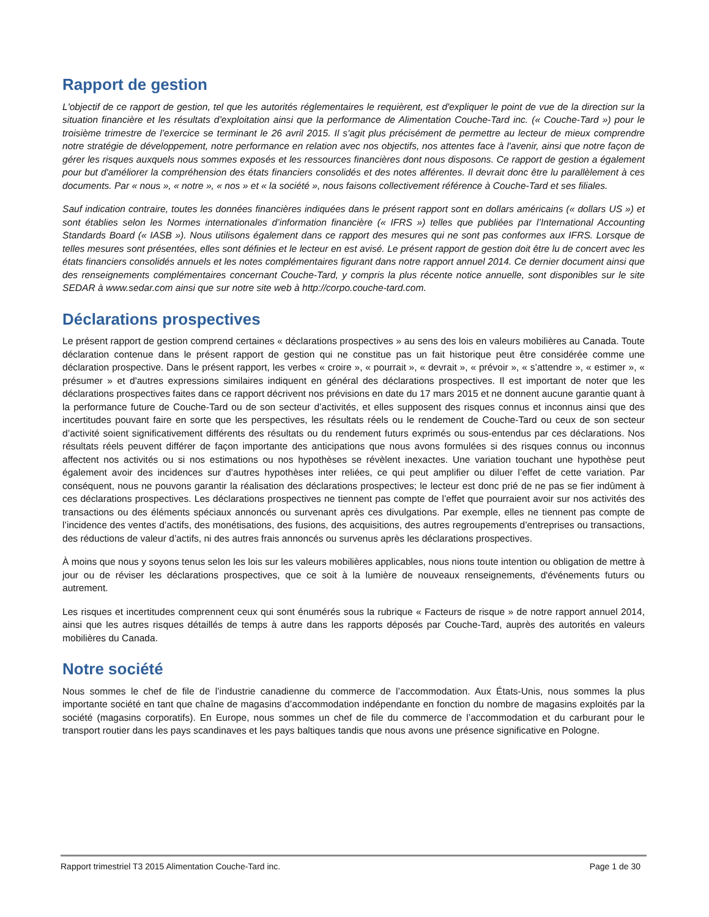Rapport de gestion
L'objectif de ce rapport de gestion, tel que les autorités réglementaires le requièrent, est d'expliquer le point de vue de la direction sur la situation financière et les résultats d’exploitation ainsi que la performance de Alimentation Couche-Tard inc. (« Couche-Tard ») pour le troisième trimestre de l’exercice se terminant le 26 avril 2015. Il s'agit plus précisément de permettre au lecteur de mieux comprendre notre stratégie de développement, notre performance en relation avec nos objectifs, nos attentes face à l'avenir, ainsi que notre façon de gérer les risques auxquels nous sommes exposés et les ressources financières dont nous disposons. Ce rapport de gestion a également pour but d'améliorer la compréhension des états financiers consolidés et des notes afférentes. Il devrait donc être lu parallèlement à ces documents. Par « nous », « notre », « nos » et « la société », nous faisons collectivement référence à Couche-Tard et ses filiales.
Sauf indication contraire, toutes les données financières indiquées dans le présent rapport sont en dollars américains (« dollars US ») et sont établies selon les Normes internationales d’information financière (« IFRS ») telles que publiées par l’International Accounting Standards Board (« IASB »). Nous utilisons également dans ce rapport des mesures qui ne sont pas conformes aux IFRS. Lorsque de telles mesures sont présentées, elles sont définies et le lecteur en est avisé. Le présent rapport de gestion doit être lu de concert avec les états financiers consolidés annuels et les notes complémentaires figurant dans notre rapport annuel 2014. Ce dernier document ainsi que des renseignements complémentaires concernant Couche-Tard, y compris la plus récente notice annuelle, sont disponibles sur le site SEDAR à www.sedar.com ainsi que sur notre site web à http://corpo.couche-tard.com.
Déclarations prospectives
Le présent rapport de gestion comprend certaines « déclarations prospectives » au sens des lois en valeurs mobilières au Canada. Toute déclaration contenue dans le présent rapport de gestion qui ne constitue pas un fait historique peut être considérée comme une déclaration prospective. Dans le présent rapport, les verbes « croire », « pourrait », « devrait », « prévoir », « s’attendre », « estimer », « présumer » et d'autres expressions similaires indiquent en général des déclarations prospectives. Il est important de noter que les déclarations prospectives faites dans ce rapport décrivent nos prévisions en date du 17 mars 2015 et ne donnent aucune garantie quant à la performance future de Couche-Tard ou de son secteur d’activités, et elles supposent des risques connus et inconnus ainsi que des incertitudes pouvant faire en sorte que les perspectives, les résultats réels ou le rendement de Couche-Tard ou ceux de son secteur d’activité soient significativement différents des résultats ou du rendement futurs exprimés ou sous-entendus par ces déclarations. Nos résultats réels peuvent différer de façon importante des anticipations que nous avons formulées si des risques connus ou inconnus affectent nos activités ou si nos estimations ou nos hypothèses se révèlent inexactes. Une variation touchant une hypothèse peut également avoir des incidences sur d’autres hypothèses inter reliées, ce qui peut amplifier ou diluer l’effet de cette variation. Par conséquent, nous ne pouvons garantir la réalisation des déclarations prospectives; le lecteur est donc prié de ne pas se fier indûment à ces déclarations prospectives. Les déclarations prospectives ne tiennent pas compte de l’effet que pourraient avoir sur nos activités des transactions ou des éléments spéciaux annoncés ou survenant après ces divulgations. Par exemple, elles ne tiennent pas compte de l’incidence des ventes d’actifs, des monétisations, des fusions, des acquisitions, des autres regroupements d’entreprises ou transactions, des réductions de valeur d’actifs, ni des autres frais annoncés ou survenus après les déclarations prospectives.
À moins que nous y soyons tenus selon les lois sur les valeurs mobilières applicables, nous nions toute intention ou obligation de mettre à jour ou de réviser les déclarations prospectives, que ce soit à la lumière de nouveaux renseignements, d'événements futurs ou autrement.
Les risques et incertitudes comprennent ceux qui sont énumérés sous la rubrique « Facteurs de risque » de notre rapport annuel 2014, ainsi que les autres risques détaillés de temps à autre dans les rapports déposés par Couche-Tard, auprès des autorités en valeurs mobilières du Canada.
Notre société
Nous sommes le chef de file de l’industrie canadienne du commerce de l’accommodation. Aux États-Unis, nous sommes la plus importante société en tant que chaîne de magasins d’accommodation indépendante en fonction du nombre de magasins exploités par la société (magasins corporatifs). En Europe, nous sommes un chef de file du commerce de l’accommodation et du carburant pour le transport routier dans les pays scandinaves et les pays baltiques tandis que nous avons une présence significative en Pologne.
Rapport trimestriel T3 2015 Alimentation Couche-Tard inc. Page 1 de 30